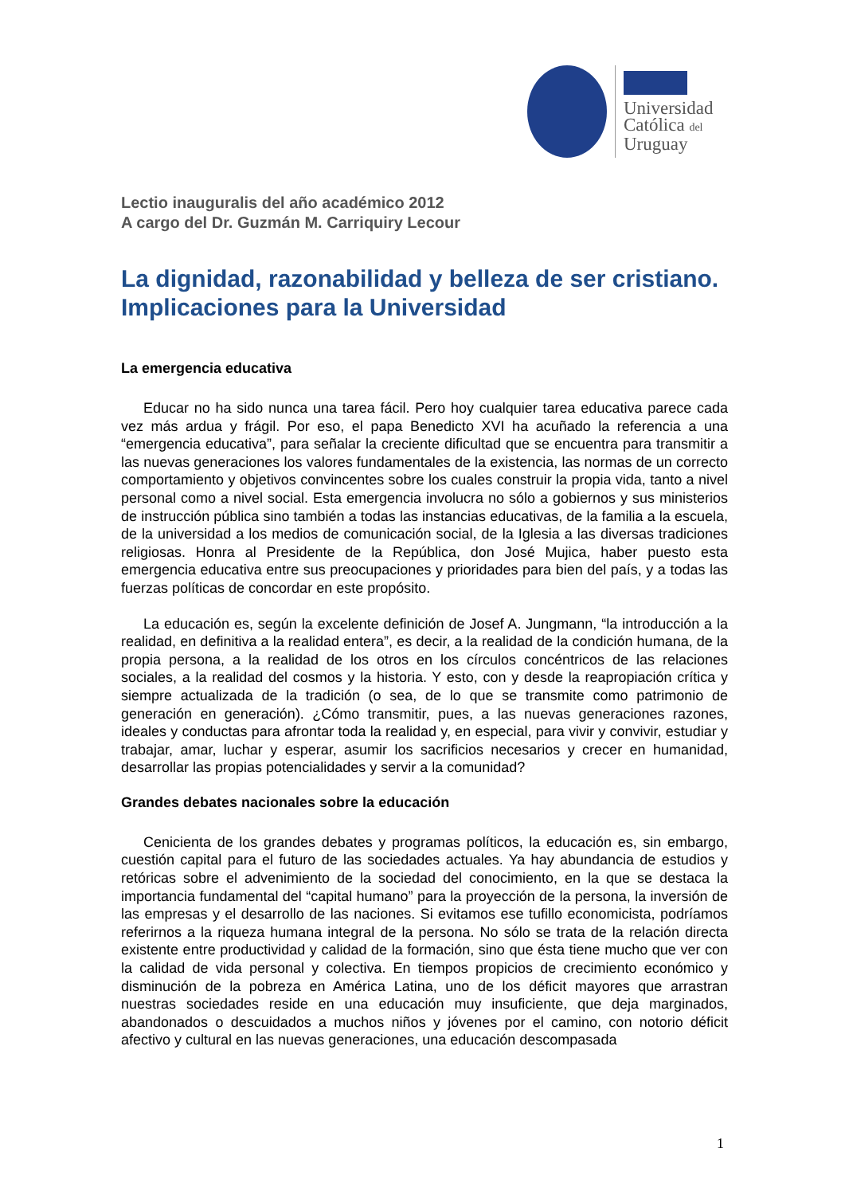Universidad
Católica del
Uruguay
Lectio inauguralis del año académico 2012
A cargo del Dr. Guzmán M. Carriquiry Lecour
La dignidad, razonabilidad y belleza de ser cristiano. Implicaciones para la Universidad
La emergencia educativa
Educar no ha sido nunca una tarea fácil. Pero hoy cualquier tarea educativa parece cada vez más ardua y frágil. Por eso, el papa Benedicto XVI ha acuñado la referencia a una “emergencia educativa”, para señalar la creciente dificultad que se encuentra para transmitir a las nuevas generaciones los valores fundamentales de la existencia, las normas de un correcto comportamiento y objetivos convincentes sobre los cuales construir la propia vida, tanto a nivel personal como a nivel social. Esta emergencia involucra no sólo a gobiernos y sus ministerios de instrucción pública sino también a todas las instancias educativas, de la familia a la escuela, de la universidad a los medios de comunicación social, de la Iglesia a las diversas tradiciones religiosas. Honra al Presidente de la República, don José Mujica, haber puesto esta emergencia educativa entre sus preocupaciones y prioridades para bien del país, y a todas las fuerzas políticas de concordar en este propósito.
La educación es, según la excelente definición de Josef A. Jungmann, “la introducción a la realidad, en definitiva a la realidad entera”, es decir, a la realidad de la condición humana, de la propia persona, a la realidad de los otros en los círculos concéntricos de las relaciones sociales, a la realidad del cosmos y la historia. Y esto, con y desde la reapropiación crítica y siempre actualizada de la tradición (o sea, de lo que se transmite como patrimonio de generación en generación). ¿Cómo transmitir, pues, a las nuevas generaciones razones, ideales y conductas para afrontar toda la realidad y, en especial, para vivir y convivir, estudiar y trabajar, amar, luchar y esperar, asumir los sacrificios necesarios y crecer en humanidad, desarrollar las propias potencialidades y servir a la comunidad?
Grandes debates nacionales sobre la educación
Cenicienta de los grandes debates y programas políticos, la educación es, sin embargo, cuestión capital para el futuro de las sociedades actuales. Ya hay abundancia de estudios y retóricas sobre el advenimiento de la sociedad del conocimiento, en la que se destaca la importancia fundamental del “capital humano” para la proyección de la persona, la inversión de las empresas y el desarrollo de las naciones. Si evitamos ese tufillo economicista, podríamos referirnos a la riqueza humana integral de la persona. No sólo se trata de la relación directa existente entre productividad y calidad de la formación, sino que ésta tiene mucho que ver con la calidad de vida personal y colectiva. En tiempos propicios de crecimiento económico y disminución de la pobreza en América Latina, uno de los déficit mayores que arrastran nuestras sociedades reside en una educación muy insuficiente, que deja marginados, abandonados o descuidados a muchos niños y jóvenes por el camino, con notorio déficit afectivo y cultural en las nuevas generaciones, una educación descompasada
1